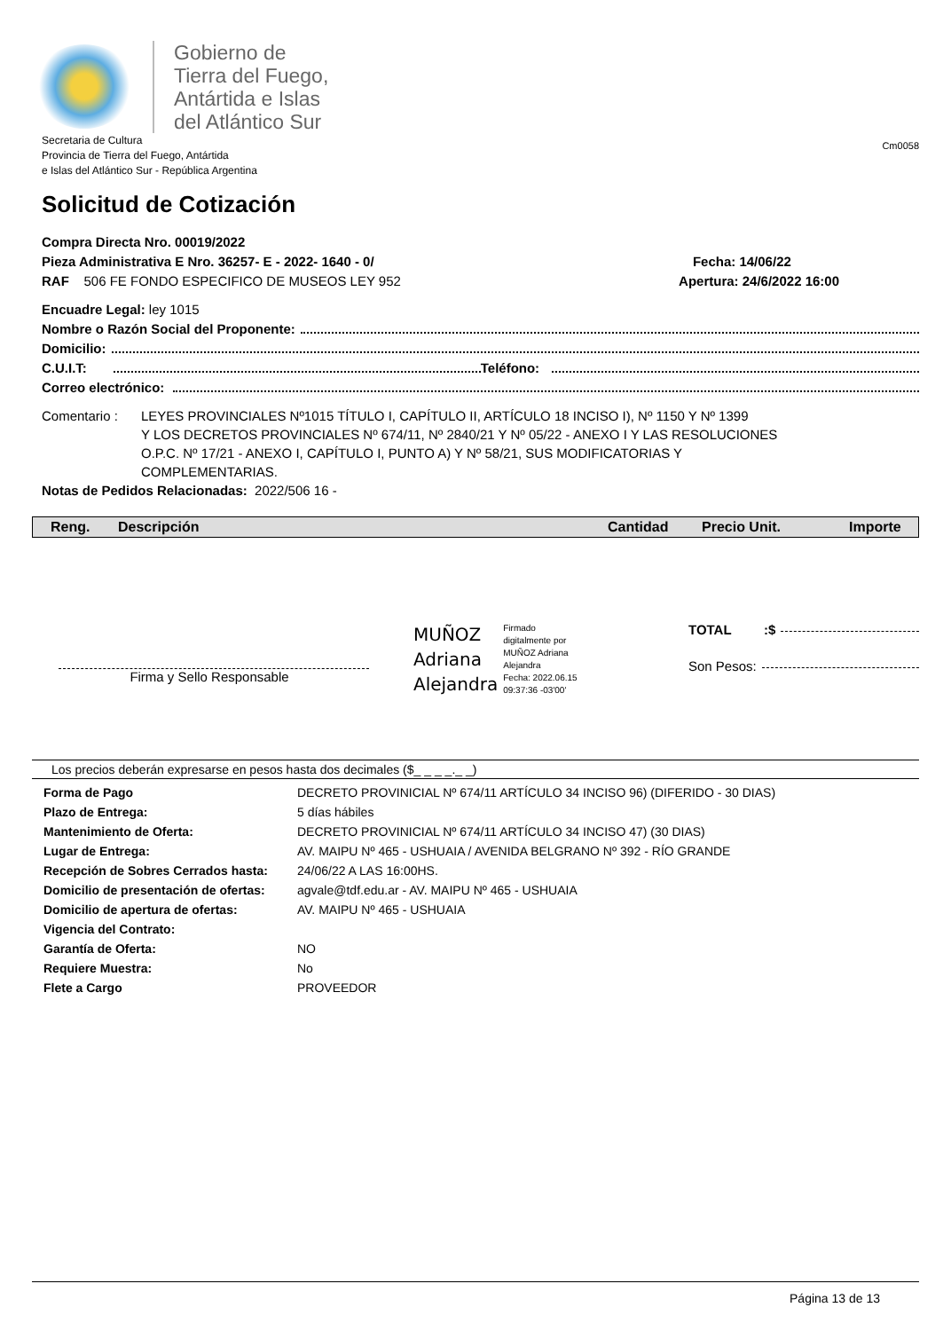Gobierno de
Tierra del Fuego,
Antártida e Islas
del Atlántico Sur
Secretaria de Cultura
Provincia de Tierra del Fuego, Antártida
e Islas del Atlántico Sur - República Argentina
Cm0058
Solicitud de Cotización
Compra Directa Nro. 00019/2022
Pieza Administrativa E Nro. 36257- E - 2022- 1640 - 0/
RAF 506 FE FONDO ESPECIFICO DE MUSEOS LEY 952
Fecha: 14/06/22
Apertura: 24/6/2022 16:00
Encuadre Legal: ley 1015
Nombre o Razón Social del Proponente:
Domicilio:
C.U.I.T: Teléfono:
Correo electrónico:
Comentario : LEYES PROVINCIALES Nº1015 TÍTULO I, CAPÍTULO II, ARTÍCULO 18 INCISO I), Nº 1150 Y Nº 1399
Y LOS DECRETOS PROVINCIALES Nº 674/11, Nº 2840/21 Y Nº 05/22 - ANEXO I Y LAS RESOLUCIONES
O.P.C. Nº 17/21 - ANEXO I, CAPÍTULO I, PUNTO A) Y Nº 58/21, SUS MODIFICATORIAS Y
COMPLEMENTARIAS.
Notas de Pedidos Relacionadas: 2022/506 16 -
| Reng. | Descripción | Cantidad | Precio Unit. | Importe |
| --- | --- | --- | --- | --- |
Firma y Sello Responsable
MUÑOZ
Adriana
Alejandra
Firmado
digitalmente por
MUÑOZ Adriana
Alejandra
Fecha: 2022.06.15
09:37:36 -03'00'
TOTAL:$
Son Pesos:
Los precios deberán expresarse en pesos hasta dos decimales ($_ _ _ _._ _)
| Forma de Pago | DECRETO PROVINICIAL Nº 674/11 ARTÍCULO 34 INCISO 96) (DIFERIDO - 30 DIAS) |
| Plazo de Entrega: | 5 días hábiles |
| Mantenimiento de Oferta: | DECRETO PROVINICIAL Nº 674/11 ARTÍCULO 34 INCISO 47) (30 DIAS) |
| Lugar de Entrega: | AV. MAIPU Nº 465 - USHUAIA / AVENIDA BELGRANO Nº 392 - RÍO GRANDE |
| Recepción de Sobres Cerrados hasta: | 24/06/22 A LAS 16:00HS. |
| Domicilio de presentación de ofertas: | agvale@tdf.edu.ar - AV. MAIPU Nº 465 - USHUAIA |
| Domicilio de apertura de ofertas: | AV. MAIPU Nº 465 - USHUAIA |
| Vigencia del Contrato: | |
| Garantía de Oferta: | NO |
| Requiere Muestra: | No |
| Flete a Cargo | PROVEEDOR |
Página 13 de 13